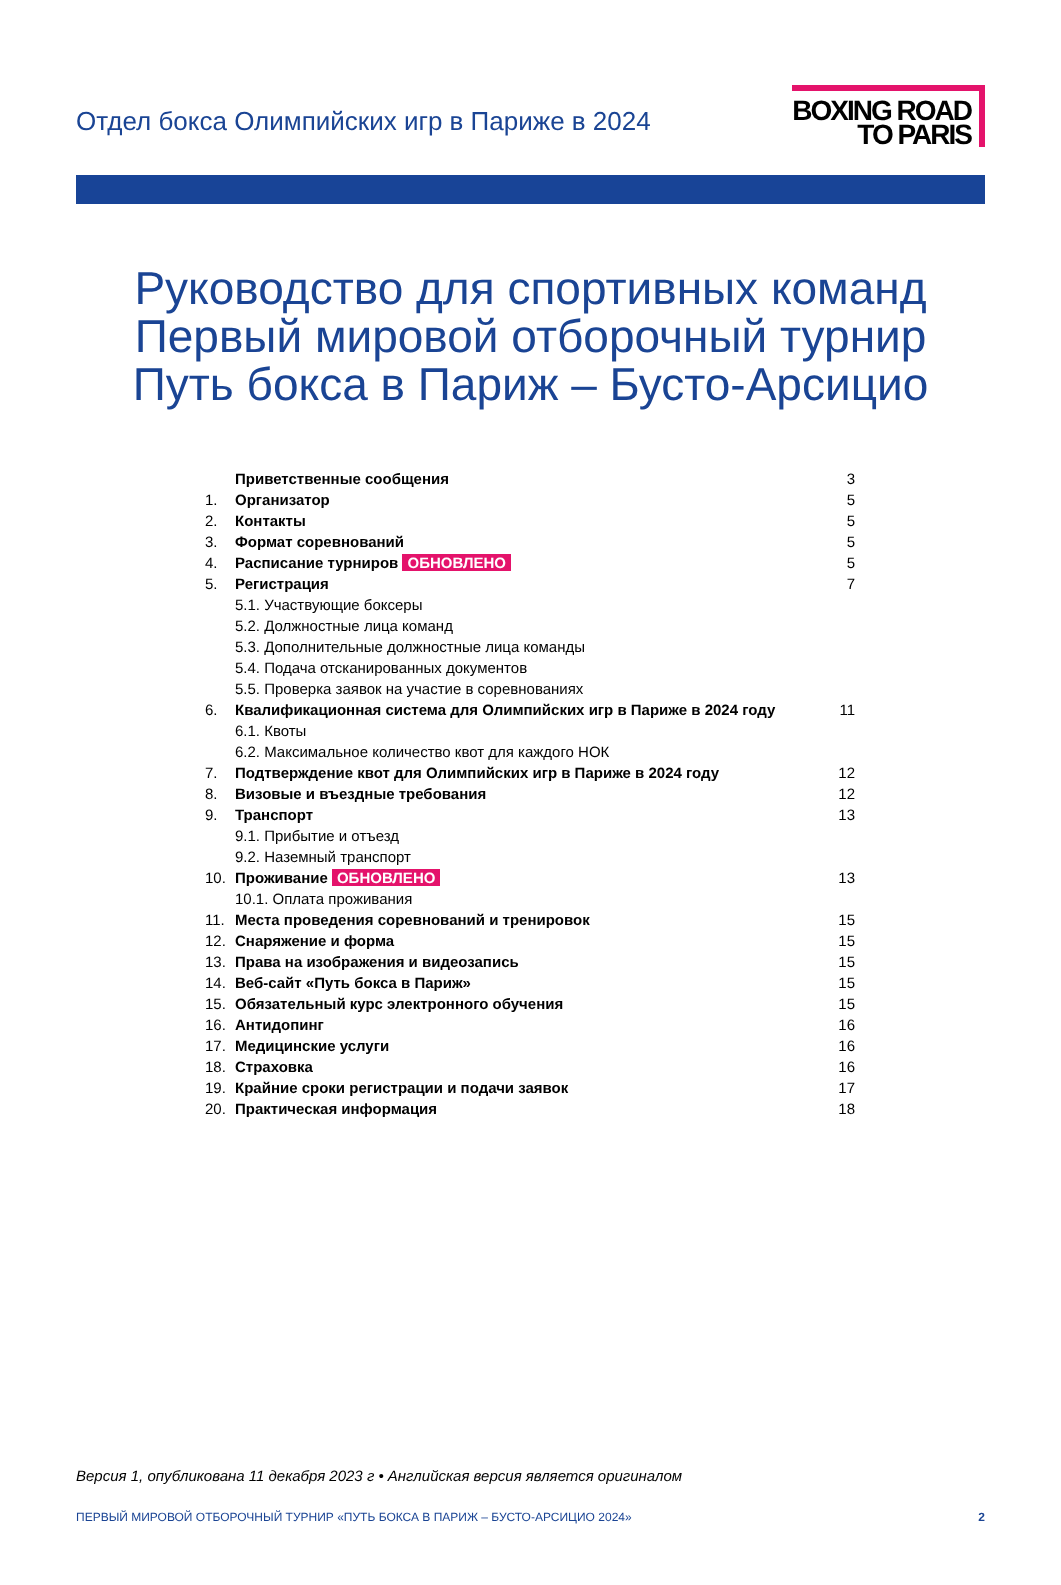Отдел бокса Олимпийских игр в Париже в 2024
BOXING ROAD
TO PARIS
Руководство для спортивных команд
Первый мировой отборочный турнир
Путь бокса в Париж – Бусто-Арсицио
| | Приветственные сообщения | 3 |
| 1. | Организатор | 5 |
| 2. | Контакты | 5 |
| 3. | Формат соревнований | 5 |
| 4. | Расписание турниров ОБНОВЛЕНО | 5 |
| 5. | Регистрация | 7 |
| | 5.1. Участвующие боксеры | |
| | 5.2. Должностные лица команд | |
| | 5.3. Дополнительные должностные лица команды | |
| | 5.4. Подача отсканированных документов | |
| | 5.5. Проверка заявок на участие в соревнованиях | |
| 6. | Квалификационная система для Олимпийских игр в Париже в 2024 году | 11 |
| | 6.1. Квоты | |
| | 6.2. Максимальное количество квот для каждого НОК | |
| 7. | Подтверждение квот для Олимпийских игр в Париже в 2024 году | 12 |
| 8. | Визовые и въездные требования | 12 |
| 9. | Транспорт | 13 |
| | 9.1. Прибытие и отъезд | |
| | 9.2. Наземный транспорт | |
| 10. | Проживание ОБНОВЛЕНО | 13 |
| | 10.1. Оплата проживания | |
| 11. | Места проведения соревнований и тренировок | 15 |
| 12. | Снаряжение и форма | 15 |
| 13. | Права на изображения и видеозапись | 15 |
| 14. | Веб-сайт «Путь бокса в Париж» | 15 |
| 15. | Обязательный курс электронного обучения | 15 |
| 16. | Антидопинг | 16 |
| 17. | Медицинские услуги | 16 |
| 18. | Страховка | 16 |
| 19. | Крайние сроки регистрации и подачи заявок | 17 |
| 20. | Практическая информация | 18 |
Версия 1, опубликована 11 декабря 2023 г • Английская версия является оригиналом
ПЕРВЫЙ МИРОВОЙ ОТБОРОЧНЫЙ ТУРНИР «ПУТЬ БОКСА В ПАРИЖ – БУСТО-АРСИЦИО 2024» 2